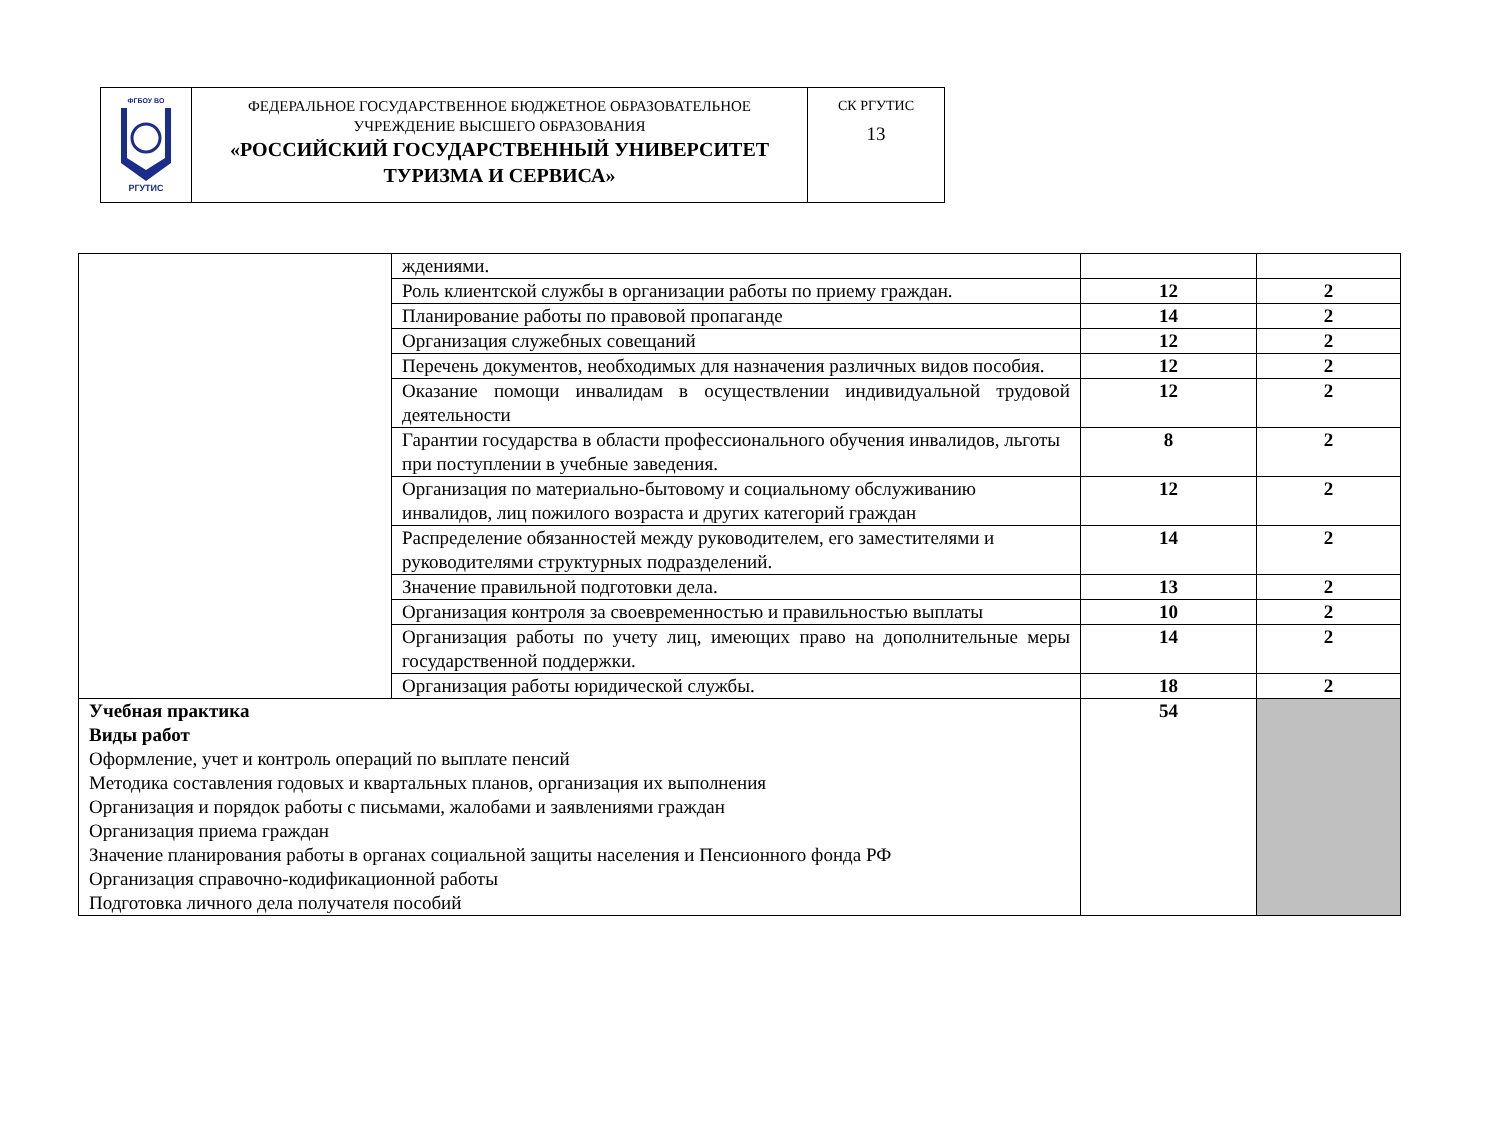| ФГБОУ ВО РГУТИС | ФЕДЕРАЛЬНОЕ ГОСУДАРСТВЕННОЕ БЮДЖЕТНОЕ ОБРАЗОВАТЕЛЬНОЕ УЧРЕЖДЕНИЕ ВЫСШЕГО ОБРАЗОВАНИЯ «РОССИЙСКИЙ ГОСУДАРСТВЕННЫЙ УНИВЕРСИТЕТ ТУРИЗМА И СЕРВИСА» | СК РГУТИС 13 |
| | ждениями. | | |
| | Роль клиентской службы в организации работы по приему граждан. | 12 | 2 |
| | Планирование работы по правовой пропаганде | 14 | 2 |
| | Организация служебных совещаний | 12 | 2 |
| | Перечень документов, необходимых для назначения различных видов пособия. | 12 | 2 |
| | Оказание помощи инвалидам в осуществлении индивидуальной трудовой деятельности | 12 | 2 |
| | Гарантии государства в области профессионального обучения инвалидов, льготы при поступлении в учебные заведения. | 8 | 2 |
| | Организация по материально-бытовому и социальному обслуживанию инвалидов, лиц пожилого возраста и других категорий граждан | 12 | 2 |
| | Распределение обязанностей между руководителем, его заместителями и руководителями структурных подразделений. | 14 | 2 |
| | Значение правильной подготовки дела. | 13 | 2 |
| | Организация контроля за своевременностью и правильностью выплаты | 10 | 2 |
| | Организация работы по учету лиц, имеющих право на дополнительные меры государственной поддержки. | 14 | 2 |
| | Организация работы юридической службы. | 18 | 2 |
| Учебная практика Виды работ Оформление, учет и контроль операций по выплате пенсий Методика составления годовых и квартальных планов, организация их выполнения Организация и порядок работы с письмами, жалобами и заявлениями граждан Организация приема граждан Значение планирования работы в органах социальной защиты населения и Пенсионного фонда РФ Организация справочно-кодификационной работы Подготовка личного дела получателя пособий | | 54 | |